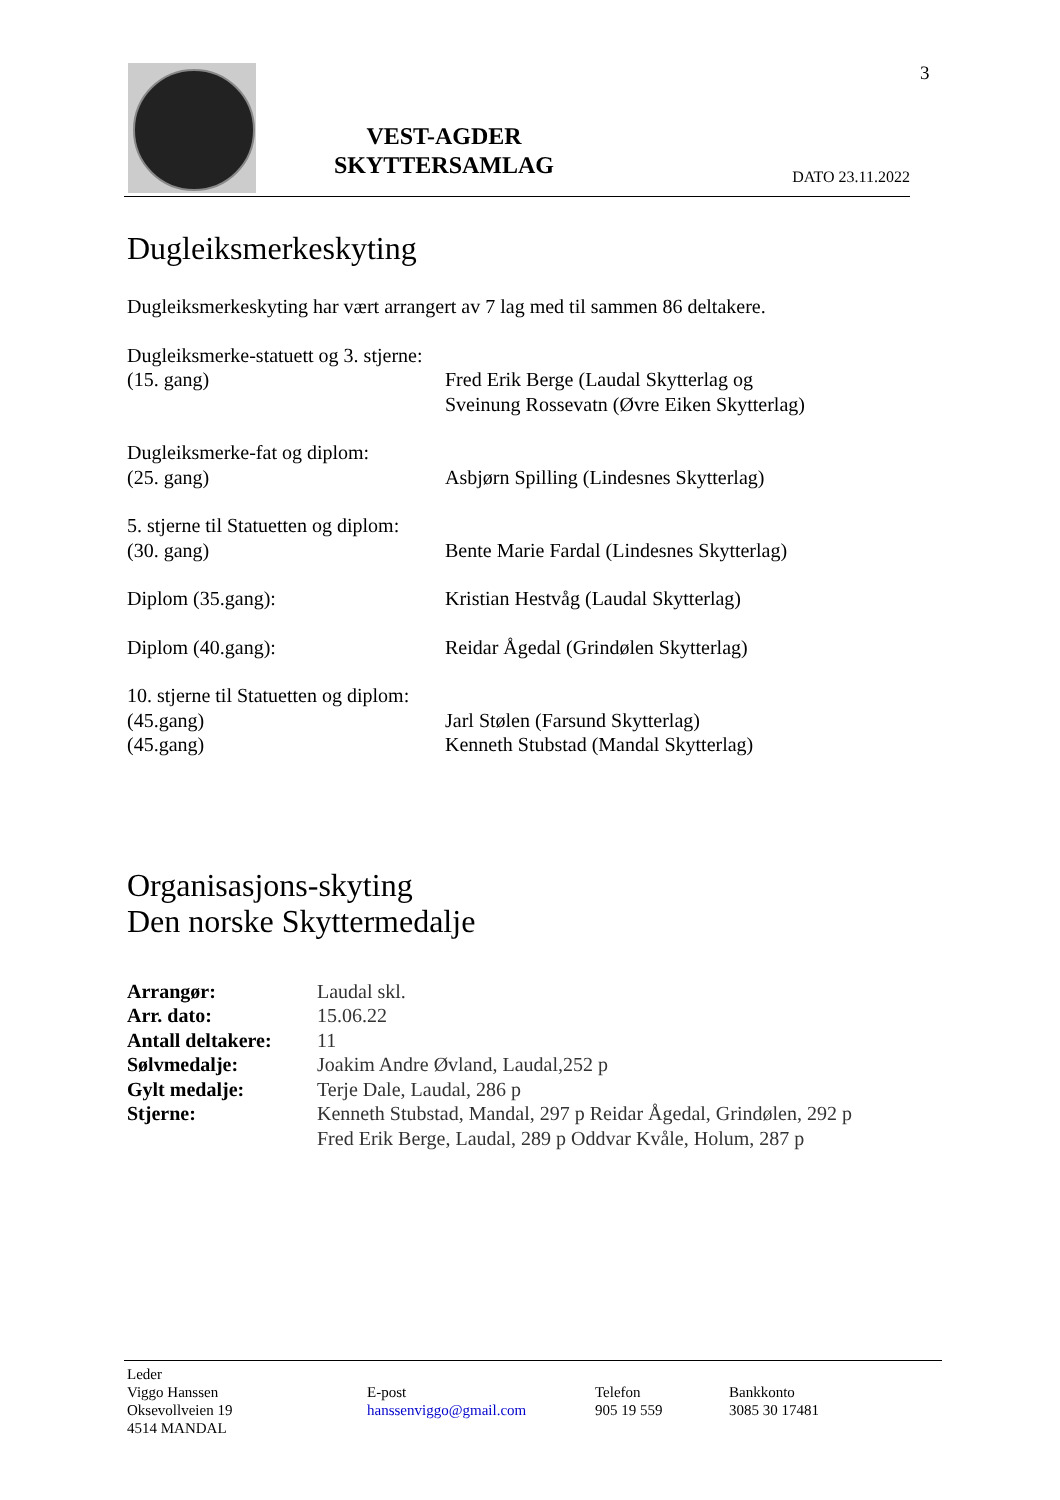VEST-AGDER
SKYTTERSAMLAG
DATO 23.11.2022
3
Dugleiksmerkeskyting
Dugleiksmerkeskyting har vært arrangert av 7 lag med til sammen 86 deltakere.
Dugleiksmerke-statuett og 3. stjerne:
(15. gang) Fred Erik Berge (Laudal Skytterlag og
Sveinung Rossevatn (Øvre Eiken Skytterlag)
Dugleiksmerke-fat og diplom:
(25. gang) Asbjørn Spilling (Lindesnes Skytterlag)
5. stjerne til Statuetten og diplom:
(30. gang) Bente Marie Fardal (Lindesnes Skytterlag)
Diplom (35.gang): Kristian Hestvåg (Laudal Skytterlag)
Diplom (40.gang): Reidar Ågedal (Grindølen Skytterlag)
10. stjerne til Statuetten og diplom:
(45.gang) Jarl Stølen (Farsund Skytterlag)
(45.gang) Kenneth Stubstad (Mandal Skytterlag)
Organisasjons-skyting
Den norske Skyttermedalje
| Arrangør: | Laudal skl. |
| Arr. dato: | 15.06.22 |
| Antall deltakere: | 11 |
| Sølvmedalje: | Joakim Andre Øvland, Laudal,252 p |
| Gylt medalje: | Terje Dale, Laudal, 286 p |
| Stjerne: | Kenneth Stubstad, Mandal, 297 p Reidar Ågedal, Grindølen, 292 p Fred Erik Berge, Laudal, 289 p Oddvar Kvåle, Holum, 287 p |
Leder
Viggo Hanssen
Oksevollveien 19
4514 MANDAL
E-post
hanssenviggo@gmail.com
Telefon
905 19 559
Bankkonto
3085 30 17481